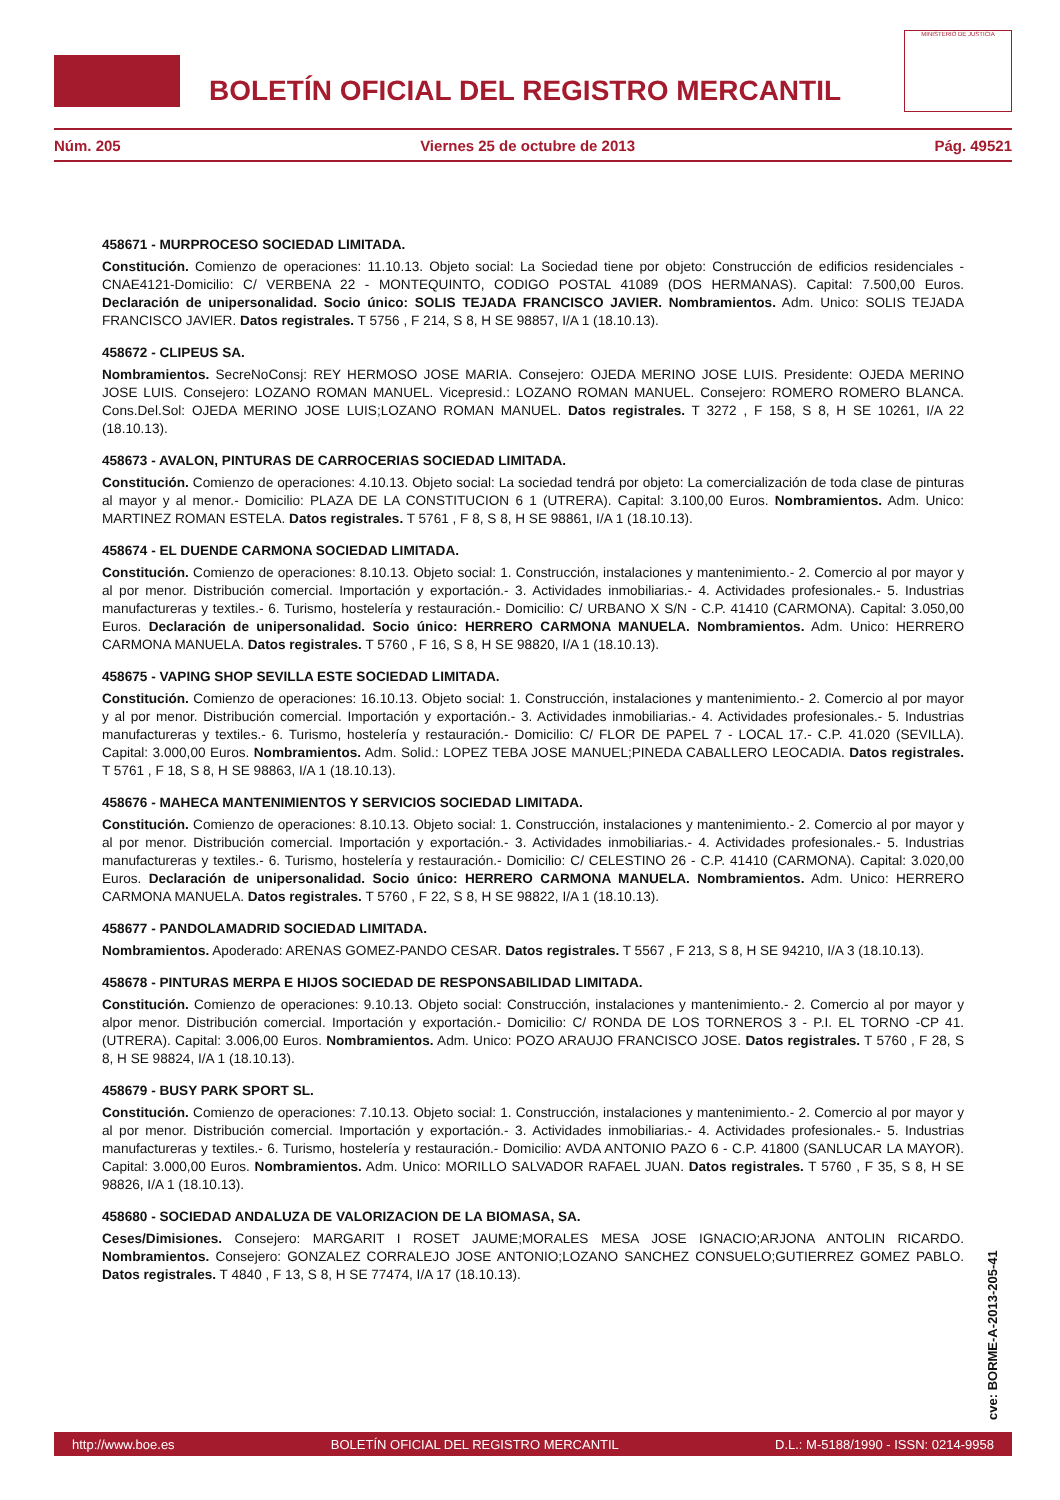BOLETÍN OFICIAL DEL REGISTRO MERCANTIL
MINISTERIO DE JUSTICIA
Núm. 205 Viernes 25 de octubre de 2013 Pág. 49521
458671 - MURPROCESO SOCIEDAD LIMITADA.
Constitución. Comienzo de operaciones: 11.10.13. Objeto social: La Sociedad tiene por objeto: Construcción de edificios residenciales -CNAE4121-Domicilio: C/ VERBENA 22 - MONTEQUINTO, CODIGO POSTAL 41089 (DOS HERMANAS). Capital: 7.500,00 Euros. Declaración de unipersonalidad. Socio único: SOLIS TEJADA FRANCISCO JAVIER. Nombramientos. Adm. Unico: SOLIS TEJADA FRANCISCO JAVIER. Datos registrales. T 5756 , F 214, S 8, H SE 98857, I/A 1 (18.10.13).
458672 - CLIPEUS SA.
Nombramientos. SecreNoConsj: REY HERMOSO JOSE MARIA. Consejero: OJEDA MERINO JOSE LUIS. Presidente: OJEDA MERINO JOSE LUIS. Consejero: LOZANO ROMAN MANUEL. Vicepresid.: LOZANO ROMAN MANUEL. Consejero: ROMERO ROMERO BLANCA. Cons.Del.Sol: OJEDA MERINO JOSE LUIS;LOZANO ROMAN MANUEL. Datos registrales. T 3272 , F 158, S 8, H SE 10261, I/A 22 (18.10.13).
458673 - AVALON, PINTURAS DE CARROCERIAS SOCIEDAD LIMITADA.
Constitución. Comienzo de operaciones: 4.10.13. Objeto social: La sociedad tendrá por objeto: La comercialización de toda clase de pinturas al mayor y al menor.- Domicilio: PLAZA DE LA CONSTITUCION 6 1 (UTRERA). Capital: 3.100,00 Euros. Nombramientos. Adm. Unico: MARTINEZ ROMAN ESTELA. Datos registrales. T 5761 , F 8, S 8, H SE 98861, I/A 1 (18.10.13).
458674 - EL DUENDE CARMONA SOCIEDAD LIMITADA.
Constitución. Comienzo de operaciones: 8.10.13. Objeto social: 1. Construcción, instalaciones y mantenimiento.- 2. Comercio al por mayor y al por menor. Distribución comercial. Importación y exportación.- 3. Actividades inmobiliarias.- 4. Actividades profesionales.- 5. Industrias manufactureras y textiles.- 6. Turismo, hostelería y restauración.- Domicilio: C/ URBANO X S/N - C.P. 41410 (CARMONA). Capital: 3.050,00 Euros. Declaración de unipersonalidad. Socio único: HERRERO CARMONA MANUELA. Nombramientos. Adm. Unico: HERRERO CARMONA MANUELA. Datos registrales. T 5760 , F 16, S 8, H SE 98820, I/A 1 (18.10.13).
458675 - VAPING SHOP SEVILLA ESTE SOCIEDAD LIMITADA.
Constitución. Comienzo de operaciones: 16.10.13. Objeto social: 1. Construcción, instalaciones y mantenimiento.- 2. Comercio al por mayor y al por menor. Distribución comercial. Importación y exportación.- 3. Actividades inmobiliarias.- 4. Actividades profesionales.- 5. Industrias manufactureras y textiles.- 6. Turismo, hostelería y restauración.- Domicilio: C/ FLOR DE PAPEL 7 - LOCAL 17.- C.P. 41.020 (SEVILLA). Capital: 3.000,00 Euros. Nombramientos. Adm. Solid.: LOPEZ TEBA JOSE MANUEL;PINEDA CABALLERO LEOCADIA. Datos registrales. T 5761 , F 18, S 8, H SE 98863, I/A 1 (18.10.13).
458676 - MAHECA MANTENIMIENTOS Y SERVICIOS SOCIEDAD LIMITADA.
Constitución. Comienzo de operaciones: 8.10.13. Objeto social: 1. Construcción, instalaciones y mantenimiento.- 2. Comercio al por mayor y al por menor. Distribución comercial. Importación y exportación.- 3. Actividades inmobiliarias.- 4. Actividades profesionales.- 5. Industrias manufactureras y textiles.- 6. Turismo, hostelería y restauración.- Domicilio: C/ CELESTINO 26 - C.P. 41410 (CARMONA). Capital: 3.020,00 Euros. Declaración de unipersonalidad. Socio único: HERRERO CARMONA MANUELA. Nombramientos. Adm. Unico: HERRERO CARMONA MANUELA. Datos registrales. T 5760 , F 22, S 8, H SE 98822, I/A 1 (18.10.13).
458677 - PANDOLAMADRID SOCIEDAD LIMITADA.
Nombramientos. Apoderado: ARENAS GOMEZ-PANDO CESAR. Datos registrales. T 5567 , F 213, S 8, H SE 94210, I/A 3 (18.10.13).
458678 - PINTURAS MERPA E HIJOS SOCIEDAD DE RESPONSABILIDAD LIMITADA.
Constitución. Comienzo de operaciones: 9.10.13. Objeto social: Construcción, instalaciones y mantenimiento.- 2. Comercio al por mayor y alpor menor. Distribución comercial. Importación y exportación.- Domicilio: C/ RONDA DE LOS TORNEROS 3 - P.I. EL TORNO -CP 41. (UTRERA). Capital: 3.006,00 Euros. Nombramientos. Adm. Unico: POZO ARAUJO FRANCISCO JOSE. Datos registrales. T 5760 , F 28, S 8, H SE 98824, I/A 1 (18.10.13).
458679 - BUSY PARK SPORT SL.
Constitución. Comienzo de operaciones: 7.10.13. Objeto social: 1. Construcción, instalaciones y mantenimiento.- 2. Comercio al por mayor y al por menor. Distribución comercial. Importación y exportación.- 3. Actividades inmobiliarias.- 4. Actividades profesionales.- 5. Industrias manufactureras y textiles.- 6. Turismo, hostelería y restauración.- Domicilio: AVDA ANTONIO PAZO 6 - C.P. 41800 (SANLUCAR LA MAYOR). Capital: 3.000,00 Euros. Nombramientos. Adm. Unico: MORILLO SALVADOR RAFAEL JUAN. Datos registrales. T 5760 , F 35, S 8, H SE 98826, I/A 1 (18.10.13).
458680 - SOCIEDAD ANDALUZA DE VALORIZACION DE LA BIOMASA, SA.
Ceses/Dimisiones. Consejero: MARGARIT I ROSET JAUME;MORALES MESA JOSE IGNACIO;ARJONA ANTOLIN RICARDO. Nombramientos. Consejero: GONZALEZ CORRALEJO JOSE ANTONIO;LOZANO SANCHEZ CONSUELO;GUTIERREZ GOMEZ PABLO. Datos registrales. T 4840 , F 13, S 8, H SE 77474, I/A 17 (18.10.13).
cve: BORME-A-2013-205-41
http://www.boe.es BOLETÍN OFICIAL DEL REGISTRO MERCANTIL D.L.: M-5188/1990 - ISSN: 0214-9958